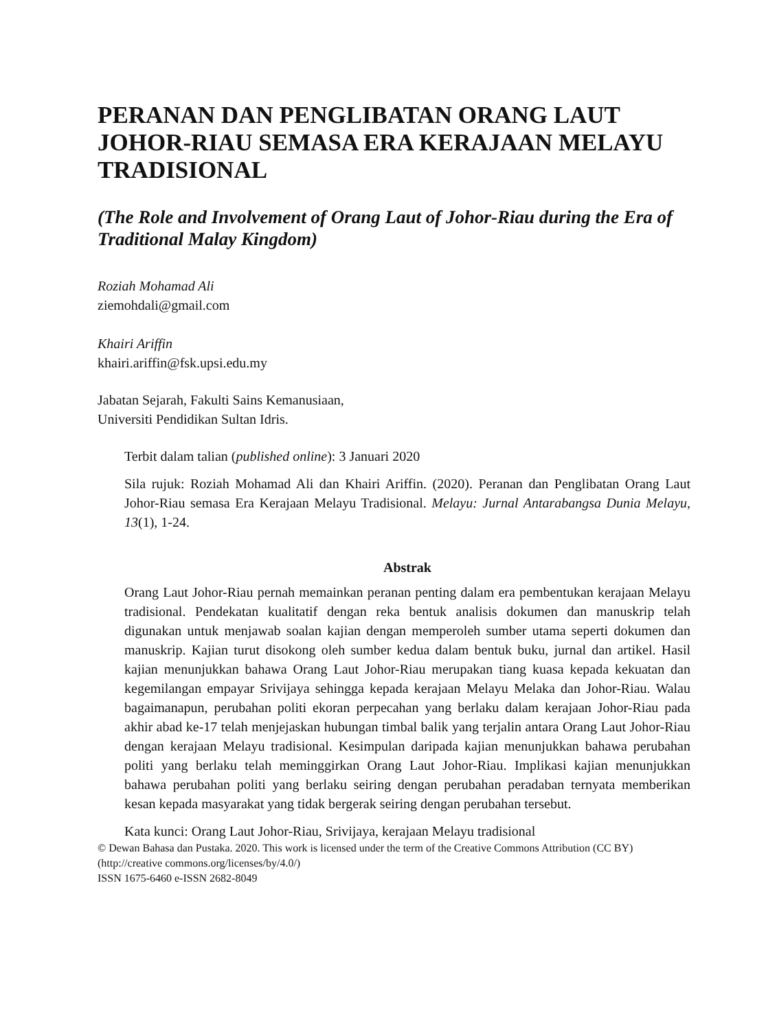PERANAN DAN PENGLIBATAN ORANG LAUT JOHOR-RIAU SEMASA ERA KERAJAAN MELAYU TRADISIONAL
(The Role and Involvement of Orang Laut of Johor-Riau during the Era of Traditional Malay Kingdom)
Roziah Mohamad Ali
ziemohdali@gmail.com
Khairi Ariffin
khairi.ariffin@fsk.upsi.edu.my
Jabatan Sejarah, Fakulti Sains Kemanusiaan,
Universiti Pendidikan Sultan Idris.
Terbit dalam talian (published online): 3 Januari 2020
Sila rujuk: Roziah Mohamad Ali dan Khairi Ariffin. (2020). Peranan dan Penglibatan Orang Laut Johor-Riau semasa Era Kerajaan Melayu Tradisional. Melayu: Jurnal Antarabangsa Dunia Melayu, 13(1), 1-24.
Abstrak
Orang Laut Johor-Riau pernah memainkan peranan penting dalam era pembentukan kerajaan Melayu tradisional. Pendekatan kualitatif dengan reka bentuk analisis dokumen dan manuskrip telah digunakan untuk menjawab soalan kajian dengan memperoleh sumber utama seperti dokumen dan manuskrip. Kajian turut disokong oleh sumber kedua dalam bentuk buku, jurnal dan artikel. Hasil kajian menunjukkan bahawa Orang Laut Johor-Riau merupakan tiang kuasa kepada kekuatan dan kegemilangan empayar Srivijaya sehingga kepada kerajaan Melayu Melaka dan Johor-Riau. Walau bagaimanapun, perubahan politi ekoran perpecahan yang berlaku dalam kerajaan Johor-Riau pada akhir abad ke-17 telah menjejaskan hubungan timbal balik yang terjalin antara Orang Laut Johor-Riau dengan kerajaan Melayu tradisional. Kesimpulan daripada kajian menunjukkan bahawa perubahan politi yang berlaku telah meminggirkan Orang Laut Johor-Riau. Implikasi kajian menunjukkan bahawa perubahan politi yang berlaku seiring dengan perubahan peradaban ternyata memberikan kesan kepada masyarakat yang tidak bergerak seiring dengan perubahan tersebut.
Kata kunci: Orang Laut Johor-Riau, Srivijaya, kerajaan Melayu tradisional
© Dewan Bahasa dan Pustaka. 2020. This work is licensed under the term of the Creative Commons Attribution (CC BY) (http://creative commons.org/licenses/by/4.0/)
ISSN 1675-6460 e-ISSN 2682-8049